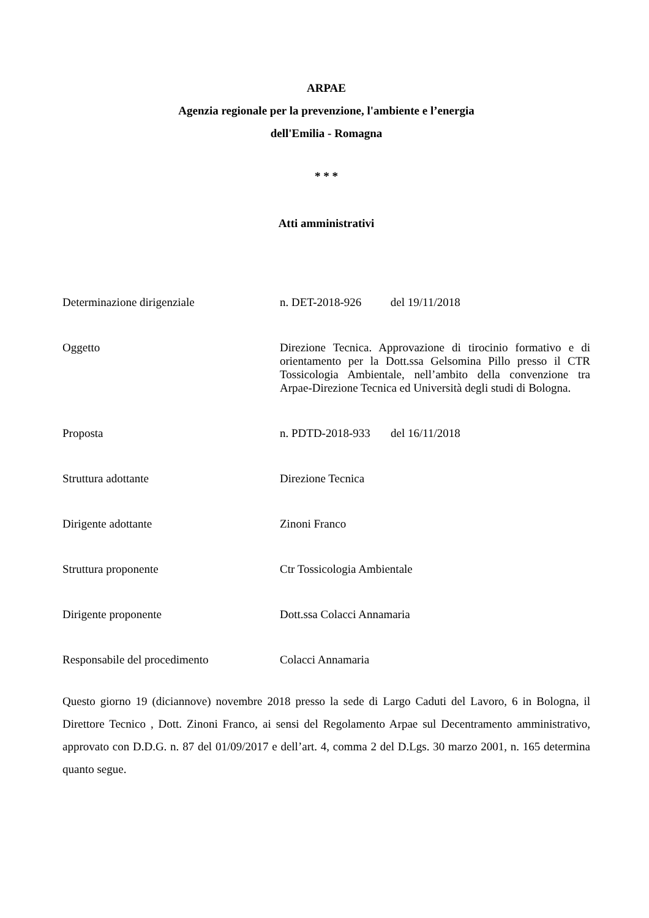ARPAE
Agenzia regionale per la prevenzione, l'ambiente e l’energia
dell'Emilia - Romagna
* * *
Atti amministrativi
Determinazione dirigenziale
n. DET-2018-926 del 19/11/2018
Oggetto
Direzione Tecnica. Approvazione di tirocinio formativo e di orientamento per la Dott.ssa Gelsomina Pillo presso il CTR Tossicologia Ambientale, nell’ambito della convenzione tra Arpae-Direzione Tecnica ed Università degli studi di Bologna.
Proposta
n. PDTD-2018-933 del 16/11/2018
Struttura adottante
Direzione Tecnica
Dirigente adottante
Zinoni Franco
Struttura proponente
Ctr Tossicologia Ambientale
Dirigente proponente
Dott.ssa Colacci Annamaria
Responsabile del procedimento
Colacci Annamaria
Questo giorno 19 (diciannove) novembre 2018 presso la sede di Largo Caduti del Lavoro, 6 in Bologna, il Direttore Tecnico , Dott. Zinoni Franco, ai sensi del Regolamento Arpae sul Decentramento amministrativo, approvato con D.D.G. n. 87 del 01/09/2017 e dell’art. 4, comma 2 del D.Lgs. 30 marzo 2001, n. 165 determina quanto segue.